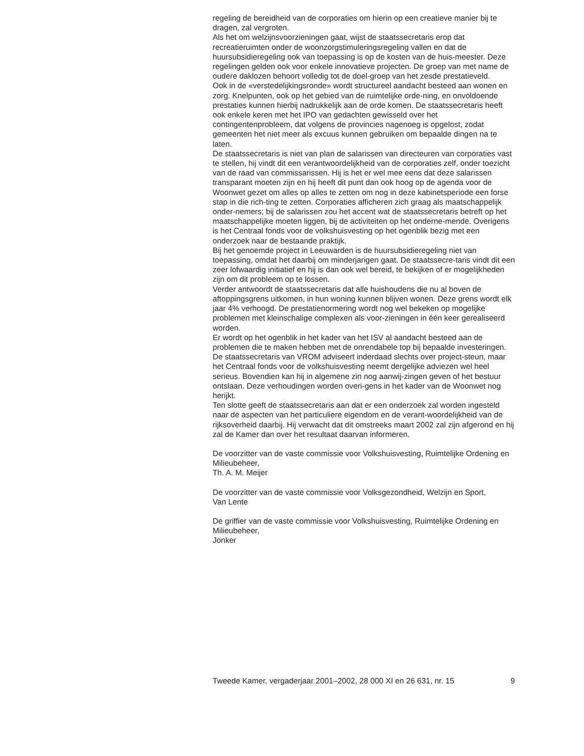regeling de bereidheid van de corporaties om hierin op een creatieve manier bij te dragen, zal vergroten.
Als het om welzijnsvoorzieningen gaat, wijst de staatssecretaris erop dat recreatieruimten onder de woonzorgstimuleringsregeling vallen en dat de huursubsidieregeling ook van toepassing is op de kosten van de huis-meester. Deze regelingen gelden ook voor enkele innovatieve projecten. De groep van met name de oudere daklozen behoort volledig tot de doel-groep van het zesde prestatieveld.
Ook in de «verstedelijkingsronde» wordt structureel aandacht besteed aan wonen en zorg. Knelpunten, ook op het gebied van de ruimtelijke orde-ning, en onvoldoende prestaties kunnen hierbij nadrukkelijk aan de orde komen. De staatssecretaris heeft ook enkele keren met het IPO van gedachten gewisseld over het contingentenprobleem, dat volgens de provincies nagenoeg is opgelost, zodat gemeenten het niet meer als excuus kunnen gebruiken om bepaalde dingen na te laten.
De staatssecretaris is niet van plan de salarissen van directeuren van corporaties vast te stellen, hij vindt dit een verantwoordelijkheid van de corporaties zelf, onder toezicht van de raad van commissarissen. Hij is het er wel mee eens dat deze salarissen transparant moeten zijn en hij heeft dit punt dan ook hoog op de agenda voor de Woonwet gezet om alles op alles te zetten om nog in deze kabinetsperiode een forse stap in die rich-ting te zetten. Corporaties afficheren zich graag als maatschappelijk onder-nemers; bij de salarissen zou het accent wat de staatssecretaris betreft op het maatschappelijke moeten liggen, bij de activiteiten op het onderne-mende. Overigens is het Centraal fonds voor de volkshuisvesting op het ogenblik bezig met een onderzoek naar de bestaande praktijk.
Bij het genoemde project in Leeuwarden is de huursubsidieregeling niet van toepassing, omdat het daarbij om minderjarigen gaat. De staatssecre-taris vindt dit een zeer lofwaardig initiatief en hij is dan ook wel bereid, te bekijken of er mogelijkheden zijn om dit probleem op te lossen.
Verder antwoordt de staatssecretaris dat alle huishoudens die nu al boven de aftoppingsgrens uitkomen, in hun woning kunnen blijven wonen. Deze grens wordt elk jaar 4% verhoogd. De prestatienormering wordt nog wel bekeken op mogelijke problemen met kleinschalige complexen als voor-zieningen in één keer gerealiseerd worden.
Er wordt op het ogenblik in het kader van het ISV al aandacht besteed aan de problemen die te maken hebben met de onrendabele top bij bepaalde investeringen.
De staatssecretaris van VROM adviseert inderdaad slechts over project-steun, maar het Centraal fonds voor de volkshuisvesting neemt dergelijke adviezen wel heel serieus. Bovendien kan hij in algemene zin nog aanwij-zingen geven of het bestuur ontslaan. Deze verhoudingen worden overi-gens in het kader van de Woonwet nog herijkt.
Ten slotte geeft de staatssecretaris aan dat er een onderzoek zal worden ingesteld naar de aspecten van het particuliere eigendom en de verant-woordelijkheid van de rijksoverheid daarbij. Hij verwacht dat dit omstreeks maart 2002 zal zijn afgerond en hij zal de Kamer dan over het resultaat daarvan informeren.
De voorzitter van de vaste commissie voor Volkshuisvesting, Ruimtelijke Ordening en Milieubeheer,
Th. A. M. Meijer
De voorzitter van de vaste commissie voor Volksgezondheid, Welzijn en Sport,
Van Lente
De griffier van de vaste commissie voor Volkshuisvesting, Ruimtelijke Ordening en Milieubeheer,
Jonker
Tweede Kamer, vergaderjaar 2001–2002, 28 000 XI en 26 631, nr. 15 9